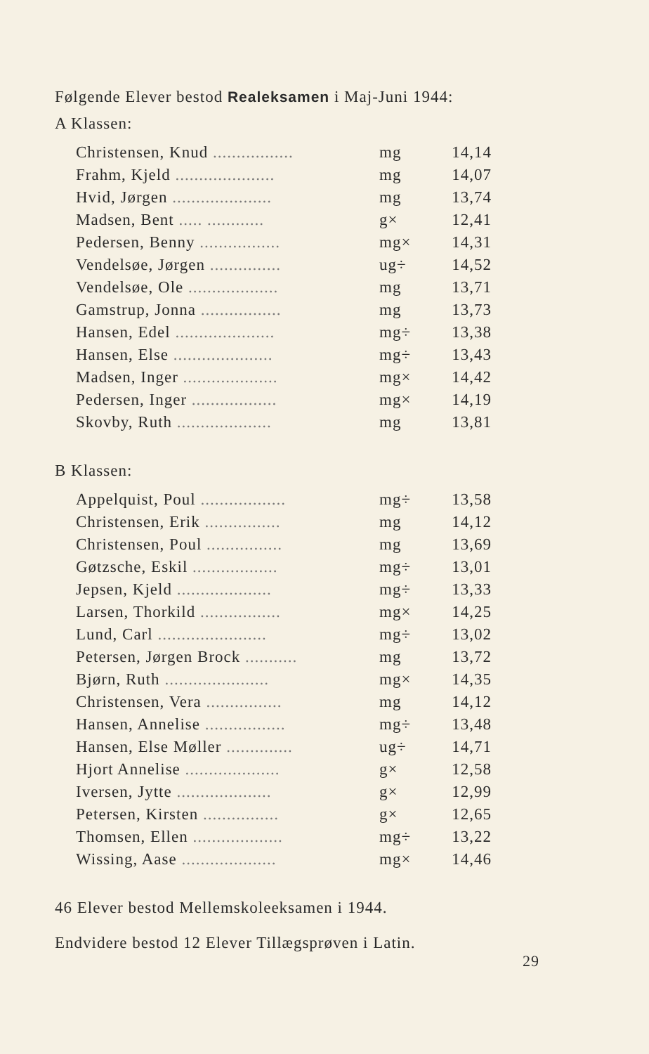Følgende Elever bestod Realeksamen i Maj-Juni 1944:
A Klassen:
| Christensen, Knud ................. | mg | 14,14 |
| Frahm, Kjeld ..................... | mg | 14,07 |
| Hvid, Jørgen ..................... | mg | 13,74 |
| Madsen, Bent ..... ............ | g× | 12,41 |
| Pedersen, Benny ................. | mg× | 14,31 |
| Vendelsøe, Jørgen ............... | ug÷ | 14,52 |
| Vendelsøe, Ole ................... | mg | 13,71 |
| Gamstrup, Jonna ................. | mg | 13,73 |
| Hansen, Edel ..................... | mg÷ | 13,38 |
| Hansen, Else ..................... | mg÷ | 13,43 |
| Madsen, Inger .................... | mg× | 14,42 |
| Pedersen, Inger .................. | mg× | 14,19 |
| Skovby, Ruth .................... | mg | 13,81 |
B Klassen:
| Appelquist, Poul .................. | mg÷ | 13,58 |
| Christensen, Erik ................ | mg | 14,12 |
| Christensen, Poul ................ | mg | 13,69 |
| Gøtzsche, Eskil .................. | mg÷ | 13,01 |
| Jepsen, Kjeld .................... | mg÷ | 13,33 |
| Larsen, Thorkild ................. | mg× | 14,25 |
| Lund, Carl ....................... | mg÷ | 13,02 |
| Petersen, Jørgen Brock ........... | mg | 13,72 |
| Bjørn, Ruth ...................... | mg× | 14,35 |
| Christensen, Vera ................ | mg | 14,12 |
| Hansen, Annelise ................. | mg÷ | 13,48 |
| Hansen, Else Møller .............. | ug÷ | 14,71 |
| Hjort Annelise .................... | g× | 12,58 |
| Iversen, Jytte .................... | g× | 12,99 |
| Petersen, Kirsten ................ | g× | 12,65 |
| Thomsen, Ellen ................... | mg÷ | 13,22 |
| Wissing, Aase .................... | mg× | 14,46 |
46 Elever bestod Mellemskoleeksamen i 1944.
Endvidere bestod 12 Elever Tillægsprøven i Latin.
29